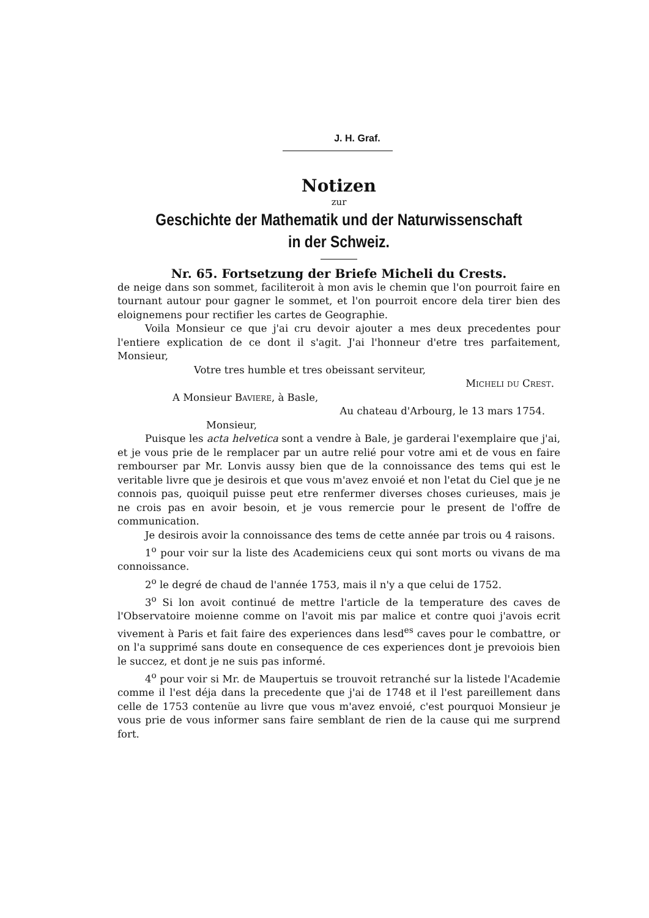J. H. Graf.
Notizen
zur
Geschichte der Mathematik und der Naturwissenschaft
in der Schweiz.
Nr. 65. Fortsetzung der Briefe Micheli du Crests.
de neige dans son sommet, faciliteroit à mon avis le chemin que l'on pourroit faire en tournant autour pour gagner le sommet, et l'on pourroit encore dela tirer bien des eloignemens pour rectifier les cartes de Geographie.
Voila Monsieur ce que j'ai cru devoir ajouter a mes deux precedentes pour l'entiere explication de ce dont il s'agit. J'ai l'honneur d'etre tres parfaitement, Monsieur,
Votre tres humble et tres obeissant serviteur,
Micheli du Crest.
A Monsieur Baviere, à Basle,
Au chateau d'Arbourg, le 13 mars 1754.
Monsieur,
Puisque les acta helvetica sont a vendre à Bale, je garderai l'exemplaire que j'ai, et je vous prie de le remplacer par un autre relié pour votre ami et de vous en faire rembourser par Mr. Lonvis aussy bien que de la connoissance des tems qui est le veritable livre que je desirois et que vous m'avez envoié et non l'etat du Ciel que je ne connois pas, quoiquil puisse peut etre renfermer diverses choses curieuses, mais je ne crois pas en avoir besoin, et je vous remercie pour le present de l'offre de communication.
Je desirois avoir la connoissance des tems de cette année par trois ou 4 raisons.
1<sup>o</sup> pour voir sur la liste des Academiciens ceux qui sont morts ou vivans de ma connoissance.
2<sup>o</sup> le degré de chaud de l'année 1753, mais il n'y a que celui de 1752.
3<sup>o</sup> Si lon avoit continué de mettre l'article de la temperature des caves de l'Observatoire moienne comme on l'avoit mis par malice et contre quoi j'avois ecrit vivement à Paris et fait faire des experiences dans lesd<sup>es</sup> caves pour le combattre, or on l'a supprimé sans doute en consequence de ces experiences dont je prevoiois bien le succez, et dont je ne suis pas informé.
4<sup>o</sup> pour voir si Mr. de Maupertuis se trouvoit retranché sur la listede l'Academie comme il l'est déja dans la precedente que j'ai de 1748 et il l'est pareillement dans celle de 1753 contenüe au livre que vous m'avez envoié, c'est pourquoi Monsieur je vous prie de vous informer sans faire semblant de rien de la cause qui me surprend fort.